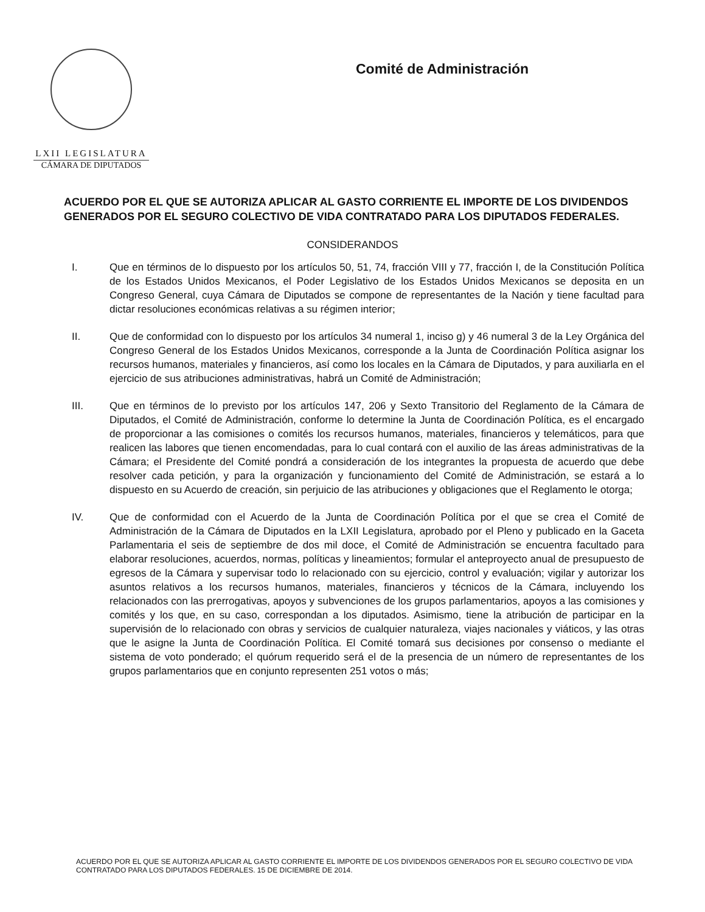LXII LEGISLATURA
CÁMARA DE DIPUTADOS
Comité de Administración
ACUERDO POR EL QUE SE AUTORIZA APLICAR AL GASTO CORRIENTE EL IMPORTE DE LOS DIVIDENDOS GENERADOS POR EL SEGURO COLECTIVO DE VIDA CONTRATADO PARA LOS DIPUTADOS FEDERALES.
CONSIDERANDOS
I. Que en términos de lo dispuesto por los artículos 50, 51, 74, fracción VIII y 77, fracción I, de la Constitución Política de los Estados Unidos Mexicanos, el Poder Legislativo de los Estados Unidos Mexicanos se deposita en un Congreso General, cuya Cámara de Diputados se compone de representantes de la Nación y tiene facultad para dictar resoluciones económicas relativas a su régimen interior;
II. Que de conformidad con lo dispuesto por los artículos 34 numeral 1, inciso g) y 46 numeral 3 de la Ley Orgánica del Congreso General de los Estados Unidos Mexicanos, corresponde a la Junta de Coordinación Política asignar los recursos humanos, materiales y financieros, así como los locales en la Cámara de Diputados, y para auxiliarla en el ejercicio de sus atribuciones administrativas, habrá un Comité de Administración;
III. Que en términos de lo previsto por los artículos 147, 206 y Sexto Transitorio del Reglamento de la Cámara de Diputados, el Comité de Administración, conforme lo determine la Junta de Coordinación Política, es el encargado de proporcionar a las comisiones o comités los recursos humanos, materiales, financieros y telemáticos, para que realicen las labores que tienen encomendadas, para lo cual contará con el auxilio de las áreas administrativas de la Cámara; el Presidente del Comité pondrá a consideración de los integrantes la propuesta de acuerdo que debe resolver cada petición, y para la organización y funcionamiento del Comité de Administración, se estará a lo dispuesto en su Acuerdo de creación, sin perjuicio de las atribuciones y obligaciones que el Reglamento le otorga;
IV. Que de conformidad con el Acuerdo de la Junta de Coordinación Política por el que se crea el Comité de Administración de la Cámara de Diputados en la LXII Legislatura, aprobado por el Pleno y publicado en la Gaceta Parlamentaria el seis de septiembre de dos mil doce, el Comité de Administración se encuentra facultado para elaborar resoluciones, acuerdos, normas, políticas y lineamientos; formular el anteproyecto anual de presupuesto de egresos de la Cámara y supervisar todo lo relacionado con su ejercicio, control y evaluación; vigilar y autorizar los asuntos relativos a los recursos humanos, materiales, financieros y técnicos de la Cámara, incluyendo los relacionados con las prerrogativas, apoyos y subvenciones de los grupos parlamentarios, apoyos a las comisiones y comités y los que, en su caso, correspondan a los diputados. Asimismo, tiene la atribución de participar en la supervisión de lo relacionado con obras y servicios de cualquier naturaleza, viajes nacionales y viáticos, y las otras que le asigne la Junta de Coordinación Política. El Comité tomará sus decisiones por consenso o mediante el sistema de voto ponderado; el quórum requerido será el de la presencia de un número de representantes de los grupos parlamentarios que en conjunto representen 251 votos o más;
ACUERDO POR EL QUE SE AUTORIZA APLICAR AL GASTO CORRIENTE EL IMPORTE DE LOS DIVIDENDOS GENERADOS POR EL SEGURO COLECTIVO DE VIDA CONTRATADO PARA LOS DIPUTADOS FEDERALES. 15 DE DICIEMBRE DE 2014.